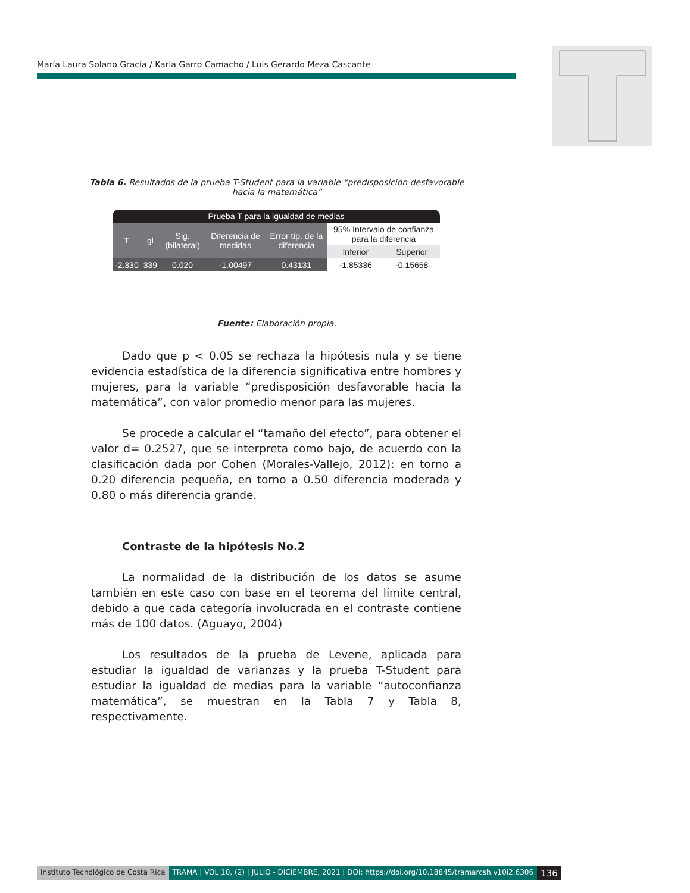María Laura Solano Gracía / Karla Garro Camacho / Luis Gerardo Meza Cascante
Tabla 6. Resultados de la prueba T-Student para la variable “predisposición desfavorable hacia la matemática”
| Prueba T para la igualdad de medias | | | | | | |
| --- | --- | --- | --- | --- | --- | --- |
| T | gl | Sig. (bilateral) | Diferencia de medidas | Error típ. de la diferencia | 95% Intervalo de confianza para la diferencia | |
| | | | | | Inferior | Superior |
| -2.330 | 339 | 0.020 | -1.00497 | 0.43131 | -1.85336 | -0.15658 |
Fuente: Elaboración propia.
Dado que p < 0.05 se rechaza la hipótesis nula y se tiene evidencia estadística de la diferencia significativa entre hombres y mujeres, para la variable “predisposición desfavorable hacia la matemática”, con valor promedio menor para las mujeres.
Se procede a calcular el “tamaño del efecto”, para obtener el valor d= 0.2527, que se interpreta como bajo, de acuerdo con la clasificación dada por Cohen (Morales-Vallejo, 2012): en torno a 0.20 diferencia pequeña, en torno a 0.50 diferencia moderada y 0.80 o más diferencia grande.
Contraste de la hipótesis No.2
La normalidad de la distribución de los datos se asume también en este caso con base en el teorema del límite central, debido a que cada categoría involucrada en el contraste contiene más de 100 datos. (Aguayo, 2004)
Los resultados de la prueba de Levene, aplicada para estudiar la igualdad de varianzas y la prueba T-Student para estudiar la igualdad de medias para la variable “autoconfianza matemática”, se muestran en la Tabla 7 y Tabla 8, respectivamente.
Instituto Tecnológico de Costa Rica TRAMA | VOL 10, (2) | JULIO - DICIEMBRE, 2021 | DOI: https://doi.org/10.18845/tramarcsh.v10i2.6306 136